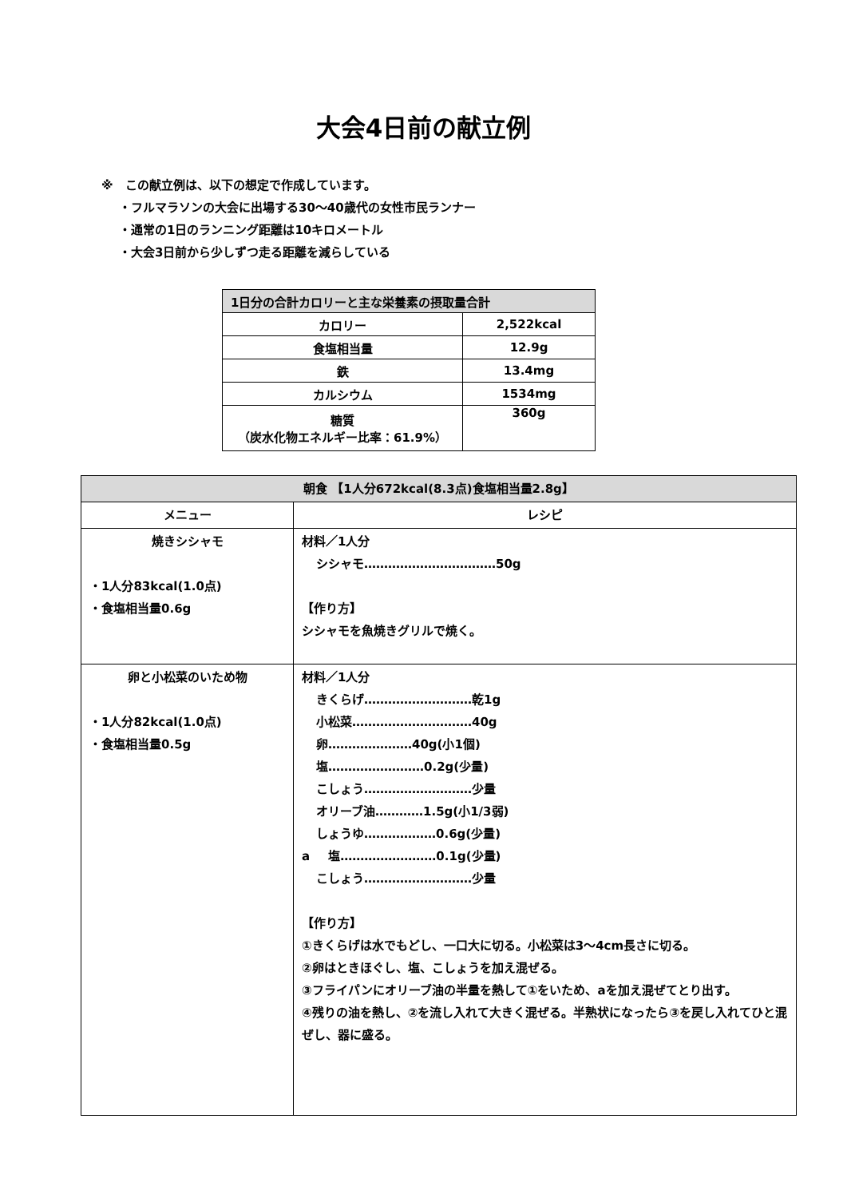大会4日前の献立例
※　この献立例は、以下の想定で作成しています。
・フルマラソンの大会に出場する30～40歳代の女性市民ランナー
・通常の1日のランニング距離は10キロメートル
・大会3日前から少しずつ走る距離を減らしている
| 1日分の合計カロリーと主な栄養素の摂取量合計 | |
| --- | --- |
| カロリー | 2,522kcal |
| 食塩相当量 | 12.9g |
| 鉄 | 13.4mg |
| カルシウム | 1534mg |
| 糖質 （炭水化物エネルギー比率：61.9%） | 360g |
| 朝食 【1人分672kcal(8.3点)食塩相当量2.8g】 | |
| --- | --- |
| メニュー | レシピ |
| 焼きシシャモ ・1人分83kcal(1.0点) ・食塩相当量0.6g | 材料／1人分 シシャモ……………………………50g 【作り方】 シシャモを魚焼きグリルで焼く。 |
| 卵と小松菜のいため物 ・1人分82kcal(1.0点) ・食塩相当量0.5g | 材料／1人分 きくらげ………………………乾1g 小松菜…………………………40g 卵…………………40g(小1個) 塩……………………0.2g(少量) こしょう………………………少量 オリーブ油…………1.5g(小1/3弱) しょうゆ………………0.6g(少量) a 塩……………………0.1g(少量) こしょう………………………少量 【作り方】 ①きくらげは水でもどし、一口大に切る。小松菜は3～4cm長さに切る。 ②卵はときほぐし、塩、こしょうを加え混ぜる。 ③フライパンにオリーブ油の半量を熱して①をいため、aを加え混ぜてとり出す。 ④残りの油を熱し、②を流し入れて大きく混ぜる。半熟状になったら③を戻し入れてひと混ぜし、器に盛る。 |